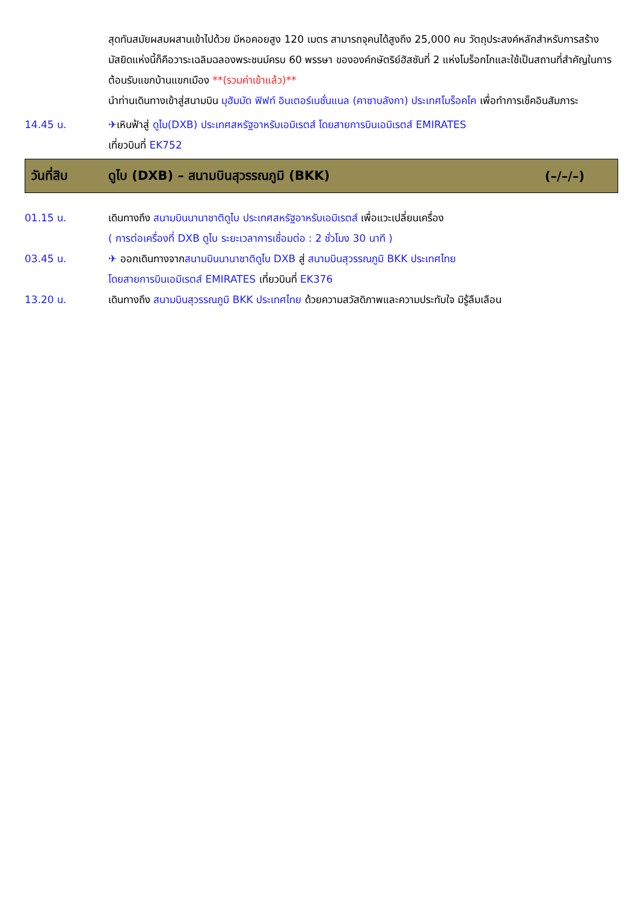สุดทันสมัยผสมผสานเข้าไปด้วย มีหอคอยสูง 120 เมตร สามารถจุคนได้สูงถึง 25,000 คน วัตถุประสงค์หลักสำหรับการสร้างมัสยิดแห่งนี้ก็คือวาระเฉลิมฉลองพระชนม์ครบ 60 พรรษา ขององค์กษัตริย์ฮัสซันที่ 2 แห่งโมร็อกโกและใช้เป็นสถานที่สำคัญในการต้อนรับแขกบ้านแขกเมือง **(รวมค่าเข้าแล้ว)**
นำท่านเดินทางเข้าสู่สนามบิน มุฮัมมัด ฟิฟท์ อินเตอร์เนชั่นแนล (คาซาบลังกา) ประเทศโมร็อคโค เพื่อทำการเช็คอินสัมภาระ
14.45 น. ✈เหินฟ้าสู่ ดูไบ(DXB) ประเทศสหรัฐอาหรับเอมิเรตส์ โดยสายการบินเอมิเรตส์ EMIRATES
เที่ยวบินที่ EK752
วันที่สิบ
ดูไบ (DXB) – สนามบินสุวรรณภูมิ (BKK)
(–/–/–)
01.15 น. เดินทางถึง สนามบินนานาชาติดูไบ ประเทศสหรัฐอาหรับเอมิเรตส์ เพื่อแวะเปลี่ยนเครื่อง
( การต่อเครื่องที่ DXB ดูไบ ระยะเวลาการเชื่อมต่อ : 2 ชั่วโมง 30 นาที )
03.45 น. ✈ ออกเดินทางจากสนามบินนานาชาติดูไบ DXB สู่ สนามบินสุวรรณภูมิ BKK ประเทศไทย
โดยสายการบินเอมิเรตส์ EMIRATES เที่ยวบินที่ EK376
13.20 น. เดินทางถึง สนามบินสุวรรณภูมิ BKK ประเทศไทย ด้วยความสวัสดิภาพและความประทับใจ มิรู้ลืมเลือน